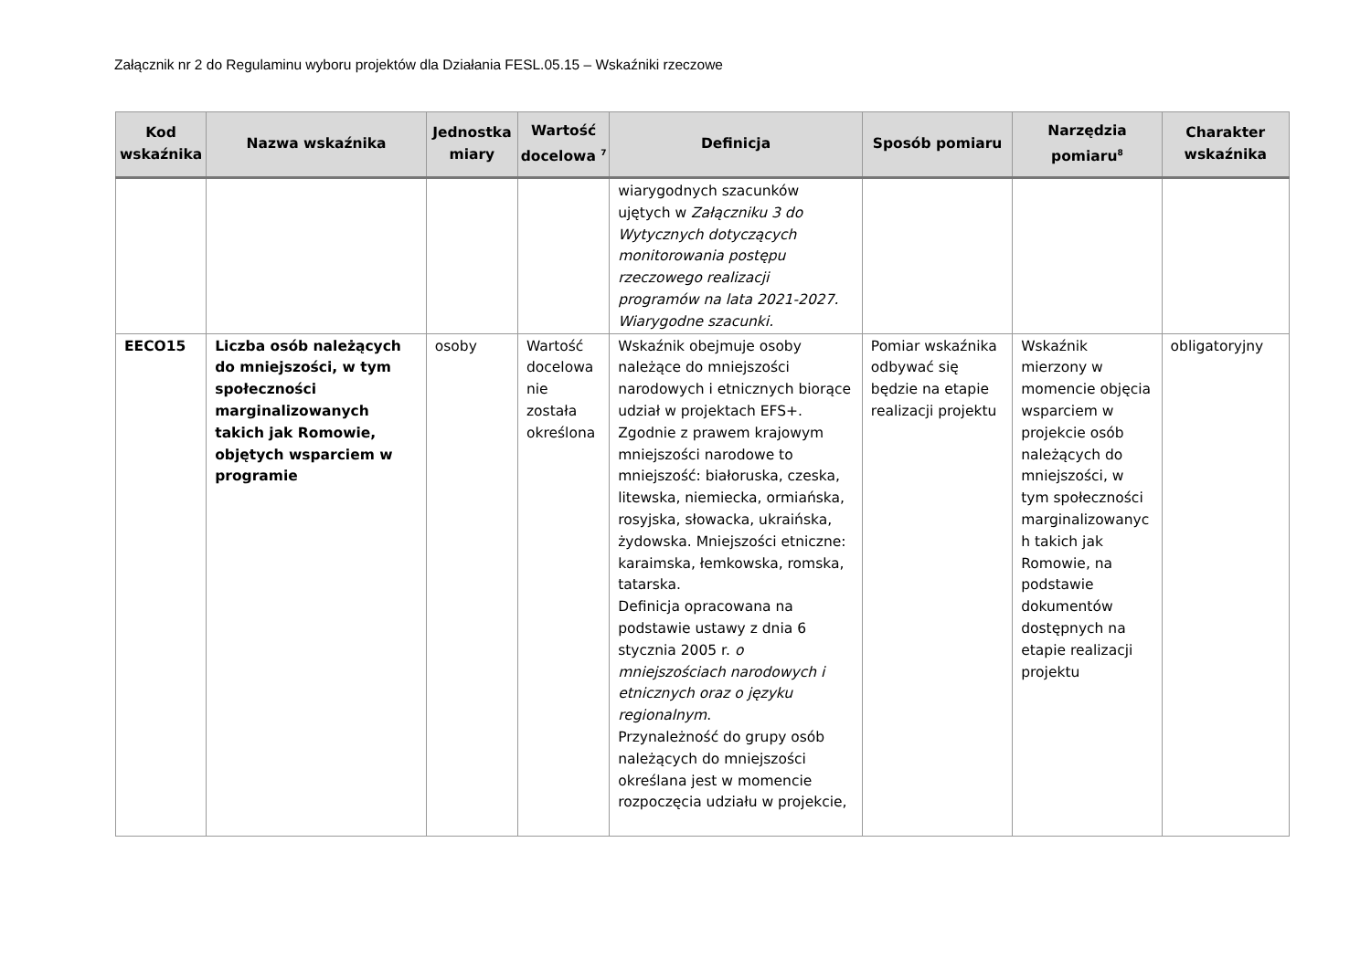Załącznik nr 2 do Regulaminu wyboru projektów dla Działania FESL.05.15 – Wskaźniki rzeczowe
| Kod wskaźnika | Nazwa wskaźnika | Jednostka miary | Wartość docelowa <sup>7</sup> | Definicja | Sposób pomiaru | Narzędzia pomiaru<sup>8</sup> | Charakter wskaźnika |
| --- | --- | --- | --- | --- | --- | --- | --- |
| | | | | wiarygodnych szacunków ujętych w Załączniku 3 do Wytycznych dotyczących monitorowania postępu rzeczowego realizacji programów na lata 2021-2027. Wiarygodne szacunki. | | | |
| EECO15 | Liczba osób należących do mniejszości, w tym społeczności marginalizowanych takich jak Romowie, objętych wsparciem w programie | osoby | Wartość docelowa nie została określona | Wskaźnik obejmuje osoby należące do mniejszości narodowych i etnicznych biorące udział w projektach EFS+. Zgodnie z prawem krajowym mniejszości narodowe to mniejszość: białoruska, czeska, litewska, niemiecka, ormiańska, rosyjska, słowacka, ukraińska, żydowska. Mniejszości etniczne: karaimska, łemkowska, romska, tatarska. Definicja opracowana na podstawie ustawy z dnia 6 stycznia 2005 r. o mniejszościach narodowych i etnicznych oraz o języku regionalnym . Przynależność do grupy osób należących do mniejszości określana jest w momencie rozpoczęcia udziału w projekcie, | Pomiar wskaźnika odbywać się będzie na etapie realizacji projektu | Wskaźnik mierzony w momencie objęcia wsparciem w projekcie osób należących do mniejszości, w tym społeczności marginalizowanyc h takich jak Romowie, na podstawie dokumentów dostępnych na etapie realizacji projektu | obligatoryjny |